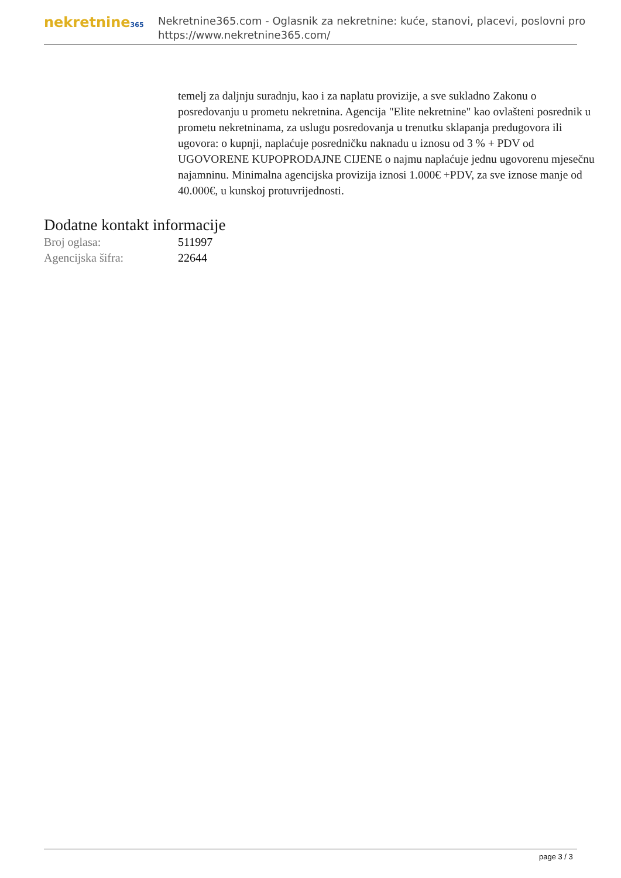nekretnine365
Nekretnine365.com - Oglasnik za nekretnine: kuće, stanovi, placevi, poslovni pro
https://www.nekretnine365.com/
temelj za daljnju suradnju, kao i za naplatu provizije, a sve sukladno Zakonu o posredovanju u prometu nekretnina. Agencija "Elite nekretnine" kao ovlašteni posrednik u prometu nekretninama, za uslugu posredovanja u trenutku sklapanja predugovora ili ugovora: o kupnji, naplaćuje posredničku naknadu u iznosu od 3 % + PDV od UGOVORENE KUPOPRODAJNE CIJENE o najmu naplaćuje jednu ugovorenu mjesečnu najamninu. Minimalna agencijska provizija iznosi 1.000€ +PDV, za sve iznose manje od 40.000€, u kunskoj protuvrijednosti.
Dodatne kontakt informacije
| Broj oglasa: | 511997 |
| Agencijska šifra: | 22644 |
page 3 / 3